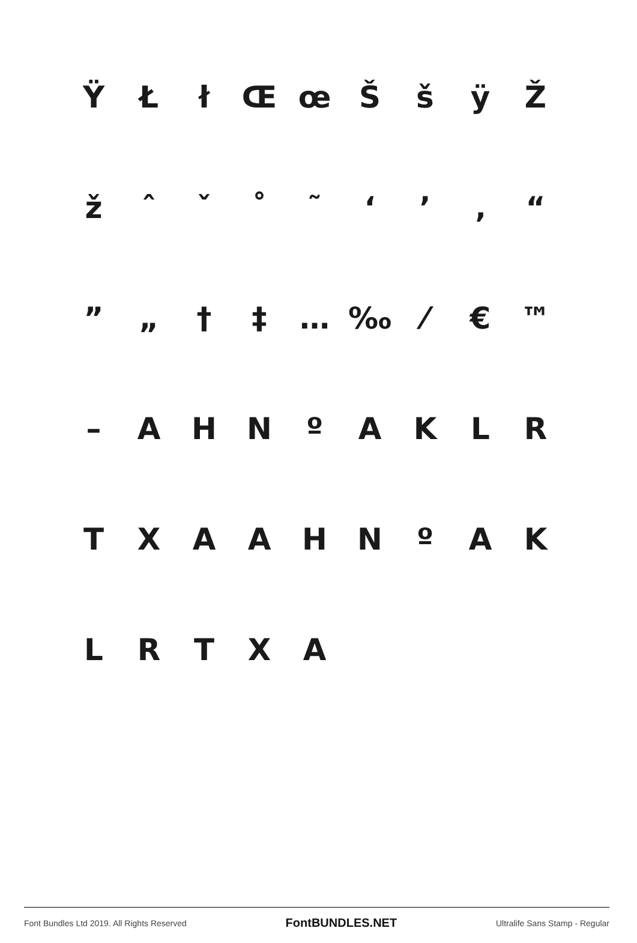ŸŁłŒœŠšÿŽ
žˆˇ ˚ ˜ ‘’ ‚ “
” „ † ‡ … ‰ ⁄ € ™
– AHNºAKLR
TXAAHNºAK
LRTXA
Font Bundles Ltd 2019. All Rights Reserved FontBUNDLES.NET Ultralife Sans Stamp - Regular